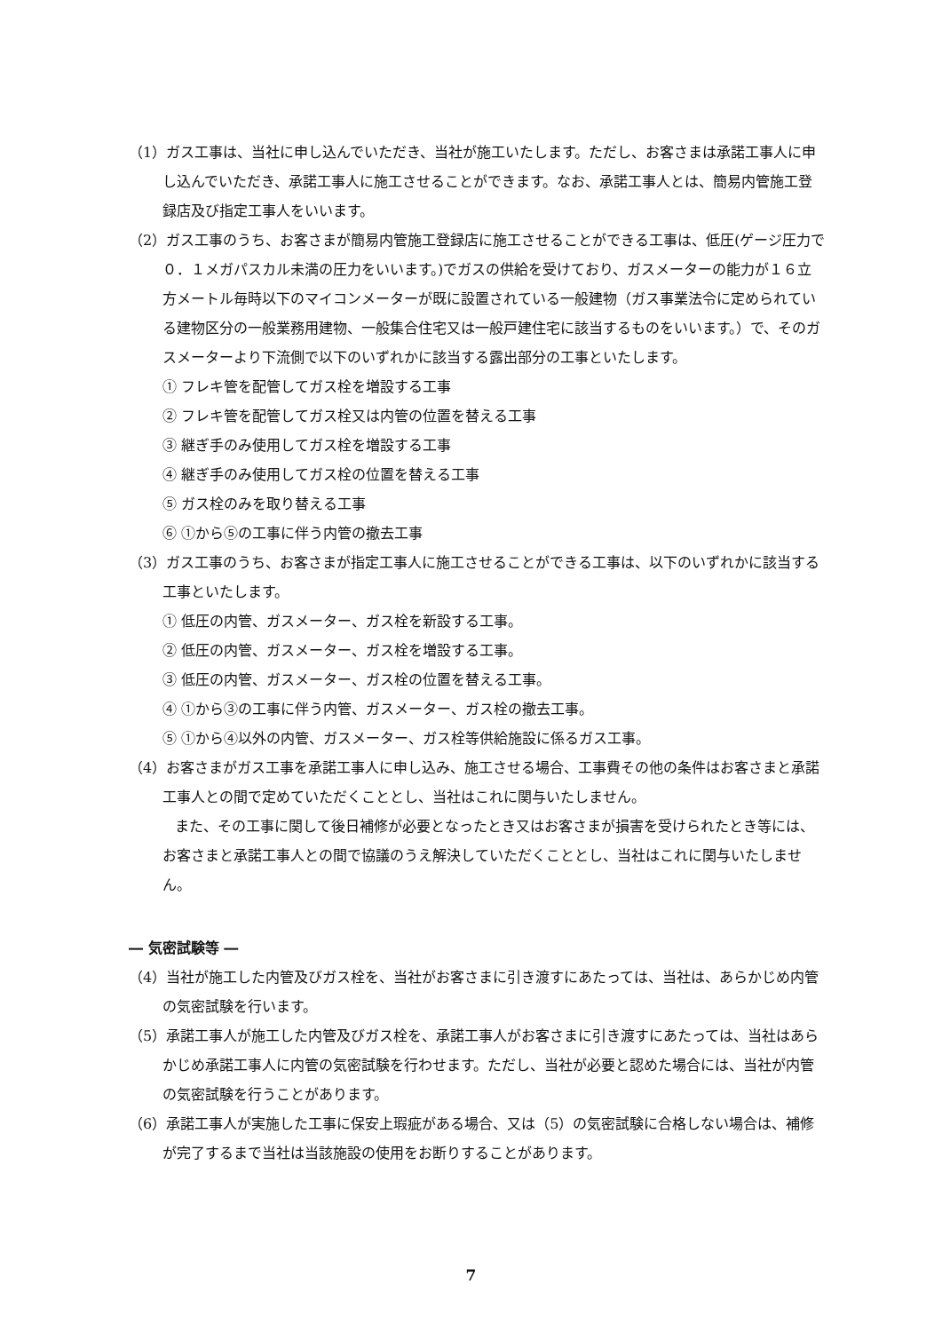（1）ガス工事は、当社に申し込んでいただき、当社が施工いたします。ただし、お客さまは承諾工事人に申し込んでいただき、承諾工事人に施工させることができます。なお、承諾工事人とは、簡易内管施工登録店及び指定工事人をいいます。
（2）ガス工事のうち、お客さまが簡易内管施工登録店に施工させることができる工事は、低圧(ゲージ圧力で０．１メガパスカル未満の圧力をいいます。)でガスの供給を受けており、ガスメーターの能力が１６立方メートル毎時以下のマイコンメーターが既に設置されている一般建物（ガス事業法令に定められている建物区分の一般業務用建物、一般集合住宅又は一般戸建住宅に該当するものをいいます。）で、そのガスメーターより下流側で以下のいずれかに該当する露出部分の工事といたします。
① フレキ管を配管してガス栓を増設する工事
② フレキ管を配管してガス栓又は内管の位置を替える工事
③ 継ぎ手のみ使用してガス栓を増設する工事
④ 継ぎ手のみ使用してガス栓の位置を替える工事
⑤ ガス栓のみを取り替える工事
⑥ ①から⑤の工事に伴う内管の撤去工事
（3）ガス工事のうち、お客さまが指定工事人に施工させることができる工事は、以下のいずれかに該当する工事といたします。
① 低圧の内管、ガスメーター、ガス栓を新設する工事。
② 低圧の内管、ガスメーター、ガス栓を増設する工事。
③ 低圧の内管、ガスメーター、ガス栓の位置を替える工事。
④ ①から③の工事に伴う内管、ガスメーター、ガス栓の撤去工事。
⑤ ①から④以外の内管、ガスメーター、ガス栓等供給施設に係るガス工事。
（4）お客さまがガス工事を承諾工事人に申し込み、施工させる場合、工事費その他の条件はお客さまと承諾工事人との間で定めていただくこととし、当社はこれに関与いたしません。
また、その工事に関して後日補修が必要となったとき又はお客さまが損害を受けられたとき等には、お客さまと承諾工事人との間で協議のうえ解決していただくこととし、当社はこれに関与いたしません。
― 気密試験等 ―
（4）当社が施工した内管及びガス栓を、当社がお客さまに引き渡すにあたっては、当社は、あらかじめ内管の気密試験を行います。
（5）承諾工事人が施工した内管及びガス栓を、承諾工事人がお客さまに引き渡すにあたっては、当社はあらかじめ承諾工事人に内管の気密試験を行わせます。ただし、当社が必要と認めた場合には、当社が内管の気密試験を行うことがあります。
（6）承諾工事人が実施した工事に保安上瑕疵がある場合、又は（5）の気密試験に合格しない場合は、補修が完了するまで当社は当該施設の使用をお断りすることがあります。
7